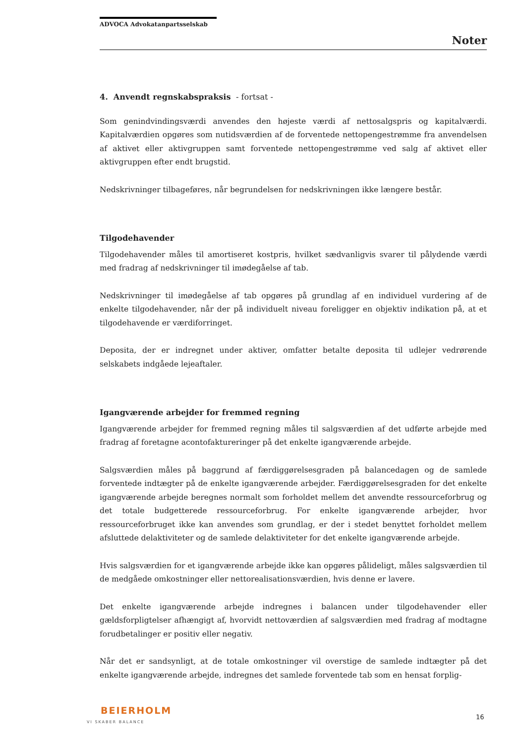ADVOCA Advokatanpartsselskab
Noter
4. Anvendt regnskabspraksis - fortsat -
Som genindvindingsværdi anvendes den højeste værdi af nettosalgspris og kapitalværdi. Kapitalværdien opgøres som nutidsværdien af de forventede nettopengestrømme fra anvendelsen af aktivet eller aktivgruppen samt forventede nettopengestrømme ved salg af aktivet eller aktivgruppen efter endt brugstid.
Nedskrivninger tilbageføres, når begrundelsen for nedskrivningen ikke længere består.
Tilgodehavender
Tilgodehavender måles til amortiseret kostpris, hvilket sædvanligvis svarer til pålydende værdi med fradrag af nedskrivninger til imødegåelse af tab.
Nedskrivninger til imødegåelse af tab opgøres på grundlag af en individuel vurdering af de enkelte tilgodehavender, når der på individuelt niveau foreligger en objektiv indikation på, at et tilgodehavende er værdiforringet.
Deposita, der er indregnet under aktiver, omfatter betalte deposita til udlejer vedrørende selskabets indgåede lejeaftaler.
Igangværende arbejder for fremmed regning
Igangværende arbejder for fremmed regning måles til salgsværdien af det udførte arbejde med fradrag af foretagne acontofaktureringer på det enkelte igangværende arbejde.
Salgsværdien måles på baggrund af færdiggørelsesgraden på balancedagen og de samlede forventede indtægter på de enkelte igangværende arbejder. Færdiggørelsesgraden for det enkelte igangværende arbejde beregnes normalt som forholdet mellem det anvendte ressourceforbrug og det totale budgetterede ressourceforbrug. For enkelte igangværende arbejder, hvor ressourceforbruget ikke kan anvendes som grundlag, er der i stedet benyttet forholdet mellem afsluttede delaktiviteter og de samlede delaktiviteter for det enkelte igangværende arbejde.
Hvis salgsværdien for et igangværende arbejde ikke kan opgøres pålideligt, måles salgsværdien til de medgåede omkostninger eller nettorealisationsværdien, hvis denne er lavere.
Det enkelte igangværende arbejde indregnes i balancen under tilgodehavender eller gældsforpligtelser afhængigt af, hvorvidt nettoværdien af salgsværdien med fradrag af modtagne forudbetalinger er positiv eller negativ.
Når det er sandsynligt, at de totale omkostninger vil overstige de samlede indtægter på det enkelte igangværende arbejde, indregnes det samlede forventede tab som en hensat forplig-
BEIERHOLM
VI SKABER BALANCE
16